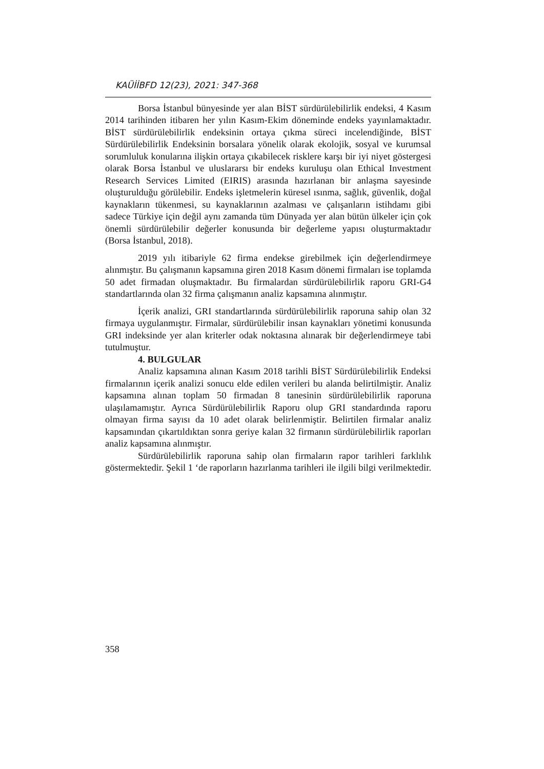KAÜİİBFD 12(23), 2021: 347-368
Borsa İstanbul bünyesinde yer alan BİST sürdürülebilirlik endeksi, 4 Kasım 2014 tarihinden itibaren her yılın Kasım-Ekim döneminde endeks yayınlamaktadır. BİST sürdürülebilirlik endeksinin ortaya çıkma süreci incelendiğinde, BİST Sürdürülebilirlik Endeksinin borsalara yönelik olarak ekolojik, sosyal ve kurumsal sorumluluk konularına ilişkin ortaya çıkabilecek risklere karşı bir iyi niyet göstergesi olarak Borsa İstanbul ve uluslararsı bir endeks kuruluşu olan Ethical Investment Research Services Limited (EIRIS) arasında hazırlanan bir anlaşma sayesinde oluşturulduğu görülebilir. Endeks işletmelerin küresel ısınma, sağlık, güvenlik, doğal kaynakların tükenmesi, su kaynaklarının azalması ve çalışanların istihdamı gibi sadece Türkiye için değil aynı zamanda tüm Dünyada yer alan bütün ülkeler için çok önemli sürdürülebilir değerler konusunda bir değerleme yapısı oluşturmaktadır (Borsa İstanbul, 2018).
2019 yılı itibariyle 62 firma endekse girebilmek için değerlendirmeye alınmıştır. Bu çalışmanın kapsamına giren 2018 Kasım dönemi firmaları ise toplamda 50 adet firmadan oluşmaktadır. Bu firmalardan sürdürülebilirlik raporu GRI-G4 standartlarında olan 32 firma çalışmanın analiz kapsamına alınmıştır.
İçerik analizi, GRI standartlarında sürdürülebilirlik raporuna sahip olan 32 firmaya uygulanmıştır. Firmalar, sürdürülebilir insan kaynakları yönetimi konusunda GRI indeksinde yer alan kriterler odak noktasına alınarak bir değerlendirmeye tabi tutulmuştur.
4. BULGULAR
Analiz kapsamına alınan Kasım 2018 tarihli BİST Sürdürülebilirlik Endeksi firmalarının içerik analizi sonucu elde edilen verileri bu alanda belirtilmiştir. Analiz kapsamına alınan toplam 50 firmadan 8 tanesinin sürdürülebilirlik raporuna ulaşılamamıştır. Ayrıca Sürdürülebilirlik Raporu olup GRI standardında raporu olmayan firma sayısı da 10 adet olarak belirlenmiştir. Belirtilen firmalar analiz kapsamından çıkartıldıktan sonra geriye kalan 32 firmanın sürdürülebilirlik raporları analiz kapsamına alınmıştır.
Sürdürülebilirlik raporuna sahip olan firmaların rapor tarihleri farklılık göstermektedir. Şekil 1 ‘de raporların hazırlanma tarihleri ile ilgili bilgi verilmektedir.
358